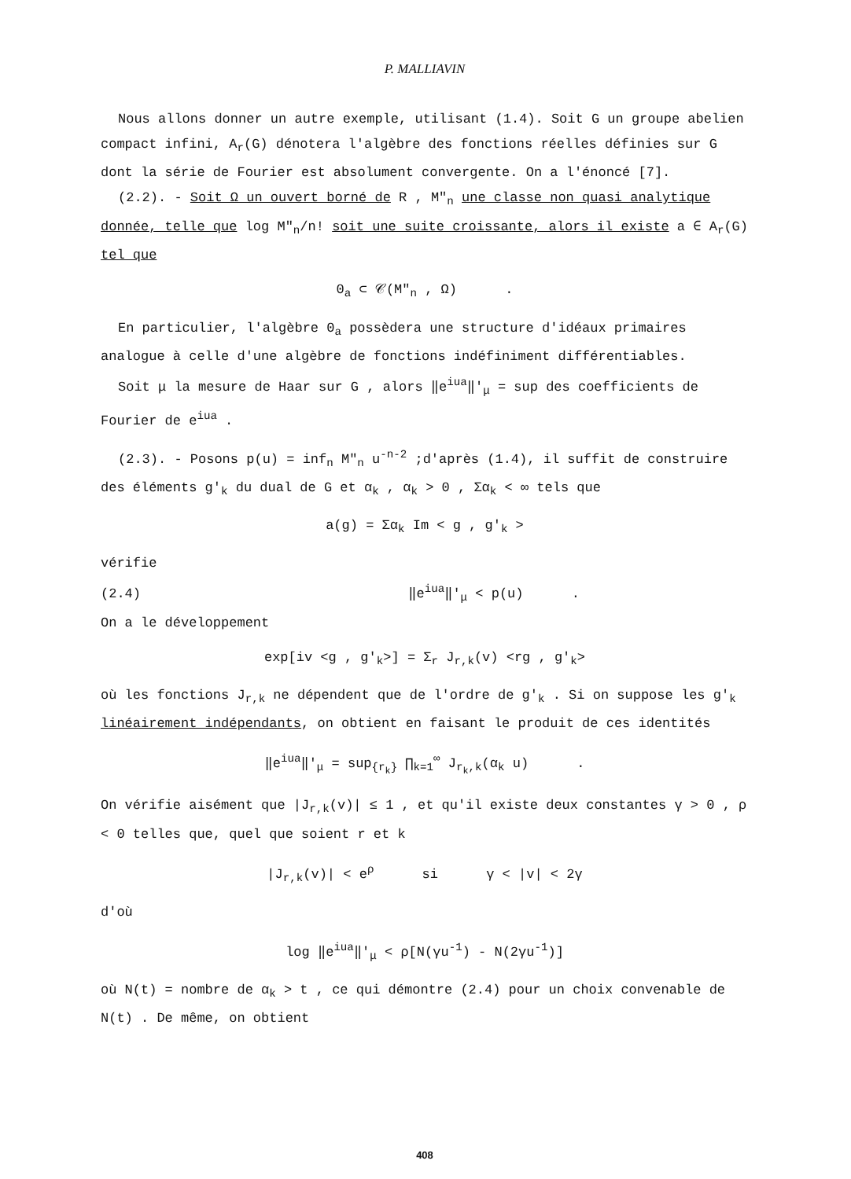P. MALLIAVIN
Nous allons donner un autre exemple, utilisant (1.4). Soit G un groupe abelien compact infini, A<sub>r</sub>(G) dénotera l'algèbre des fonctions réelles définies sur G dont la série de Fourier est absolument convergente. On a l'énoncé [7].
(2.2). - Soit Ω un ouvert borné de R , M″<sub>n</sub> une classe non quasi analytique donnée, telle que log M″<sub>n</sub>/n! soit une suite croissante, alors il existe a ∈ A<sub>r</sub>(G) tel que
0<sub>a</sub> ⊂ 𝒞(M″<sub>n</sub> , Ω) .
En particulier, l'algèbre 0<sub>a</sub> possèdera une structure d'idéaux primaires analogue à celle d'une algèbre de fonctions indéfiniment différentiables.
Soit μ la mesure de Haar sur G , alors ‖e<sup>iua</sup>‖′<sub>μ</sub> = sup des coefficients de Fourier de e<sup>iua</sup> .
(2.3). - Posons p(u) = inf<sub>n</sub> M″<sub>n</sub> u<sup>-n-2</sup> ;d'après (1.4), il suffit de construire des éléments g′<sub>k</sub> du dual de G et α<sub>k</sub> , α<sub>k</sub> > 0 , Σα<sub>k</sub> < ∞ tels que
a(g) = Σα<sub>k</sub> Im < g , g′<sub>k</sub> >
vérifie
(2.4) ‖e<sup>iua</sup>‖′<sub>μ</sub> < p(u) .
On a le développement
exp[iv <g , g′<sub>k</sub>>] = Σ<sub>r</sub> J<sub>r,k</sub>(v) <rg , g′<sub>k</sub>>
où les fonctions J<sub>r,k</sub> ne dépendent que de l'ordre de g′<sub>k</sub> . Si on suppose les g′<sub>k</sub> linéairement indépendants, on obtient en faisant le produit de ces identités
‖e<sup>iua</sup>‖′<sub>μ</sub> = sup<sub>{r<sub>k</sub>}</sub> ∏<sub>k=1</sub><sup>∞</sup> J<sub>r<sub>k</sub>,k</sub>(α<sub>k</sub> u) .
On vérifie aisément que |J<sub>r,k</sub>(v)| ≤ 1 , et qu'il existe deux constantes γ > 0 , ρ < 0 telles que, quel que soient r et k
|J<sub>r,k</sub>(v)| < e<sup>ρ</sup> si γ < |v| < 2γ
d'où
log ‖e<sup>iua</sup>‖′<sub>μ</sub> < ρ[N(γu<sup>-1</sup>) - N(2γu<sup>-1</sup>)]
où N(t) = nombre de α<sub>k</sub> > t , ce qui démontre (2.4) pour un choix convenable de N(t) . De même, on obtient
408